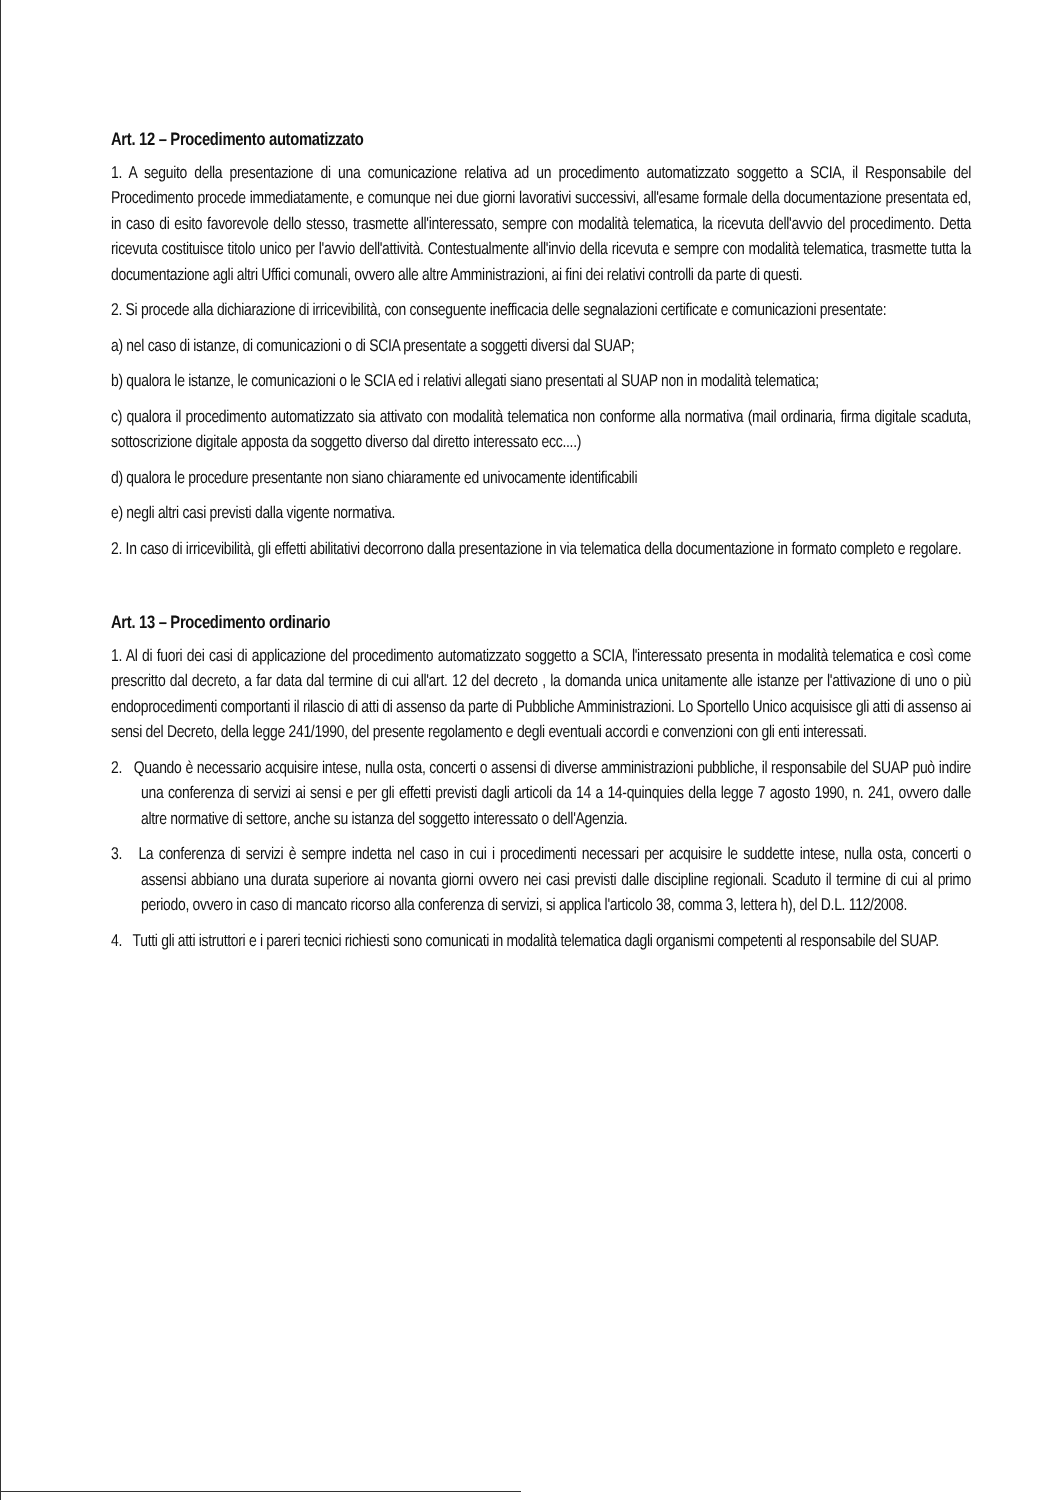Art. 12 – Procedimento automatizzato
1. A seguito della presentazione di una comunicazione relativa ad un procedimento automatizzato soggetto a SCIA, il Responsabile del Procedimento procede immediatamente, e comunque nei due giorni lavorativi successivi, all'esame formale della documentazione presentata ed, in caso di esito favorevole dello stesso, trasmette all'interessato, sempre con modalità telematica, la ricevuta dell'avvio del procedimento. Detta ricevuta costituisce titolo unico per l'avvio dell'attività. Contestualmente all'invio della ricevuta e sempre con modalità telematica, trasmette tutta la documentazione agli altri Uffici comunali, ovvero alle altre Amministrazioni, ai fini dei relativi controlli da parte di questi.
2. Si procede alla dichiarazione di irricevibilità, con conseguente inefficacia delle segnalazioni certificate e comunicazioni presentate:
a) nel caso di istanze, di comunicazioni o di SCIA presentate a soggetti diversi dal SUAP;
b) qualora le istanze, le comunicazioni o le SCIA ed i relativi allegati siano presentati al SUAP non in modalità telematica;
c) qualora il procedimento automatizzato sia attivato con modalità telematica non conforme alla normativa (mail ordinaria, firma digitale scaduta, sottoscrizione digitale apposta da soggetto diverso dal diretto interessato ecc....)
d) qualora le procedure presentante non siano chiaramente ed univocamente identificabili
e) negli altri casi previsti dalla vigente normativa.
2. In caso di irricevibilità, gli effetti abilitativi decorrono dalla presentazione in via telematica della documentazione in formato completo e regolare.
Art. 13 – Procedimento ordinario
1. Al di fuori dei casi di applicazione del procedimento automatizzato soggetto a SCIA, l'interessato presenta in modalità telematica e così come prescritto dal decreto, a far data dal termine di cui all'art. 12 del decreto , la domanda unica unitamente alle istanze per l'attivazione di uno o più endoprocedimenti comportanti il rilascio di atti di assenso da parte di Pubbliche Amministrazioni. Lo Sportello Unico acquisisce gli atti di assenso ai sensi del Decreto, della legge 241/1990, del presente regolamento e degli eventuali accordi e convenzioni con gli enti interessati.
2. Quando è necessario acquisire intese, nulla osta, concerti o assensi di diverse amministrazioni pubbliche, il responsabile del SUAP può indire una conferenza di servizi ai sensi e per gli effetti previsti dagli articoli da 14 a 14-quinquies della legge 7 agosto 1990, n. 241, ovvero dalle altre normative di settore, anche su istanza del soggetto interessato o dell'Agenzia.
3. La conferenza di servizi è sempre indetta nel caso in cui i procedimenti necessari per acquisire le suddette intese, nulla osta, concerti o assensi abbiano una durata superiore ai novanta giorni ovvero nei casi previsti dalle discipline regionali. Scaduto il termine di cui al primo periodo, ovvero in caso di mancato ricorso alla conferenza di servizi, si applica l'articolo 38, comma 3, lettera h), del D.L. 112/2008.
4. Tutti gli atti istruttori e i pareri tecnici richiesti sono comunicati in modalità telematica dagli organismi competenti al responsabile del SUAP.